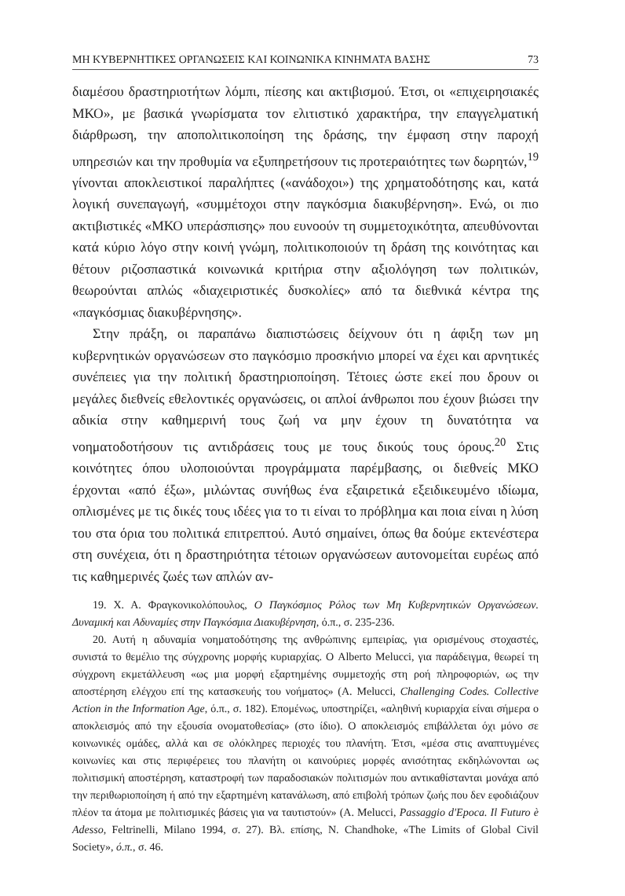ΜΗ ΚΥΒΕΡΝΗΤΙΚΕΣ ΟΡΓΑΝΩΣΕΙΣ ΚΑΙ ΚΟΙΝΩΝΙΚΑ ΚΙΝΗΜΑΤΑ ΒΑΣΗΣ 73
διαμέσου δραστηριοτήτων λόμπι, πίεσης και ακτιβισμού. Έτσι, οι «επιχειρησιακές ΜΚΟ», με βασικά γνωρίσματα τον ελιτιστικό χαρακτήρα, την επαγγελματική διάρθρωση, την αποπολιτικοποίηση της δράσης, την έμφαση στην παροχή υπηρεσιών και την προθυμία να εξυπηρετήσουν τις προτεραιότητες των δωρητών,<sup>19</sup> γίνονται αποκλειστικοί παραλήπτες («ανάδοχοι») της χρηματοδότησης και, κατά λογική συνεπαγωγή, «συμμέτοχοι στην παγκόσμια διακυβέρνηση». Ενώ, οι πιο ακτιβιστικές «ΜΚΟ υπεράσπισης» που ευνοούν τη συμμετοχικότητα, απευθύνονται κατά κύριο λόγο στην κοινή γνώμη, πολιτικοποιούν τη δράση της κοινότητας και θέτουν ριζοσπαστικά κοινωνικά κριτήρια στην αξιολόγηση των πολιτικών, θεωρούνται απλώς «διαχειριστικές δυσκολίες» από τα διεθνικά κέντρα της «παγκόσμιας διακυβέρνησης».
Στην πράξη, οι παραπάνω διαπιστώσεις δείχνουν ότι η άφιξη των μη κυβερνητικών οργανώσεων στο παγκόσμιο προσκήνιο μπορεί να έχει και αρνητικές συνέπειες για την πολιτική δραστηριοποίηση. Τέτοιες ώστε εκεί που δρουν οι μεγάλες διεθνείς εθελοντικές οργανώσεις, οι απλοί άνθρωποι που έχουν βιώσει την αδικία στην καθημερινή τους ζωή να μην έχουν τη δυνατότητα να νοηματοδοτήσουν τις αντιδράσεις τους με τους δικούς τους όρους.<sup>20</sup> Στις κοινότητες όπου υλοποιούνται προγράμματα παρέμβασης, οι διεθνείς ΜΚΟ έρχονται «από έξω», μιλώντας συνήθως ένα εξαιρετικά εξειδικευμένο ιδίωμα, οπλισμένες με τις δικές τους ιδέες για το τι είναι το πρόβλημα και ποια είναι η λύση του στα όρια του πολιτικά επιτρεπτού. Αυτό σημαίνει, όπως θα δούμε εκτενέστερα στη συνέχεια, ότι η δραστηριότητα τέτοιων οργανώσεων αυτονομείται ευρέως από τις καθημερινές ζωές των απλών αν-
19. Χ. Α. Φραγκονικολόπουλος, Ο Παγκόσμιος Ρόλος των Μη Κυβερνητικών Οργανώσεων. Δυναμική και Αδυναμίες στην Παγκόσμια Διακυβέρνηση, ό.π., σ. 235-236.
20. Αυτή η αδυναμία νοηματοδότησης της ανθρώπινης εμπειρίας, για ορισμένους στοχαστές, συνιστά το θεμέλιο της σύγχρονης μορφής κυριαρχίας. Ο Alberto Melucci, για παράδειγμα, θεωρεί τη σύγχρονη εκμετάλλευση «ως μια μορφή εξαρτημένης συμμετοχής στη ροή πληροφοριών, ως την αποστέρηση ελέγχου επί της κατασκευής του νοήματος» (A. Melucci, Challenging Codes. Collective Action in the Information Age, ό.π., σ. 182). Επομένως, υποστηρίζει, «αληθινή κυριαρχία είναι σήμερα ο αποκλεισμός από την εξουσία ονοματοθεσίας» (στο ίδιο). Ο αποκλεισμός επιβάλλεται όχι μόνο σε κοινωνικές ομάδες, αλλά και σε ολόκληρες περιοχές του πλανήτη. Έτσι, «μέσα στις αναπτυγμένες κοινωνίες και στις περιφέρειες του πλανήτη οι καινούριες μορφές ανισότητας εκδηλώνονται ως πολιτισμική αποστέρηση, καταστροφή των παραδοσιακών πολιτισμών που αντικαθίστανται μονάχα από την περιθωριοποίηση ή από την εξαρτημένη κατανάλωση, από επιβολή τρόπων ζωής που δεν εφοδιάζουν πλέον τα άτομα με πολιτισμικές βάσεις για να ταυτιστούν» (A. Melucci, Passaggio d'Epoca. Il Futuro è Adesso, Feltrinelli, Milano 1994, σ. 27). Βλ. επίσης, N. Chandhoke, «The Limits of Global Civil Society», ό.π., σ. 46.